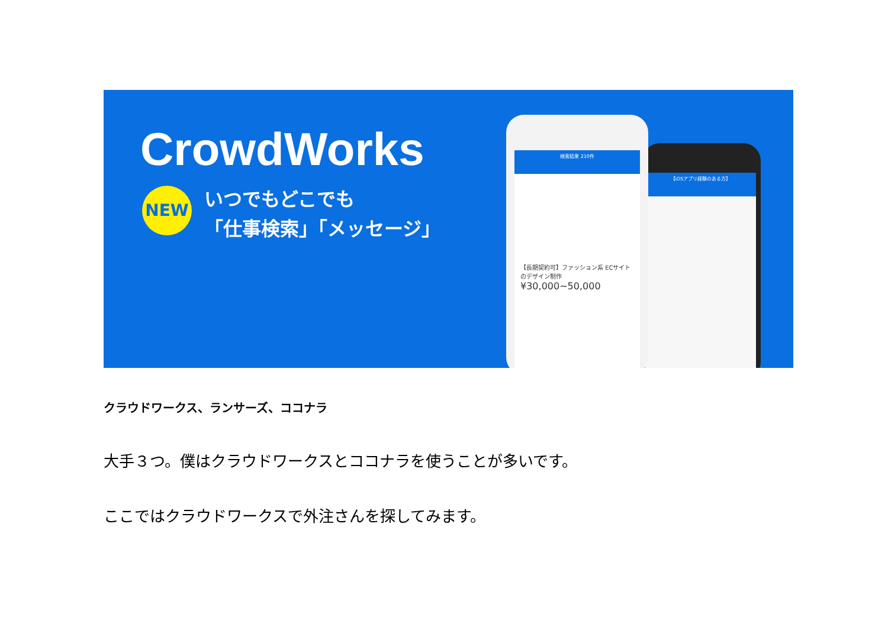CrowdWorks
NEW
いつでもどこでも
「仕事検索」「メッセージ」
【iOSアプリ経験のある方】
検索結果 210件
【長期契約可】ファッション系 ECサイトのデザイン制作
¥30,000~50,000
クラウドワークス、ランサーズ、ココナラ
大手３つ。僕はクラウドワークスとココナラを使うことが多いです。
ここではクラウドワークスで外注さんを探してみます。